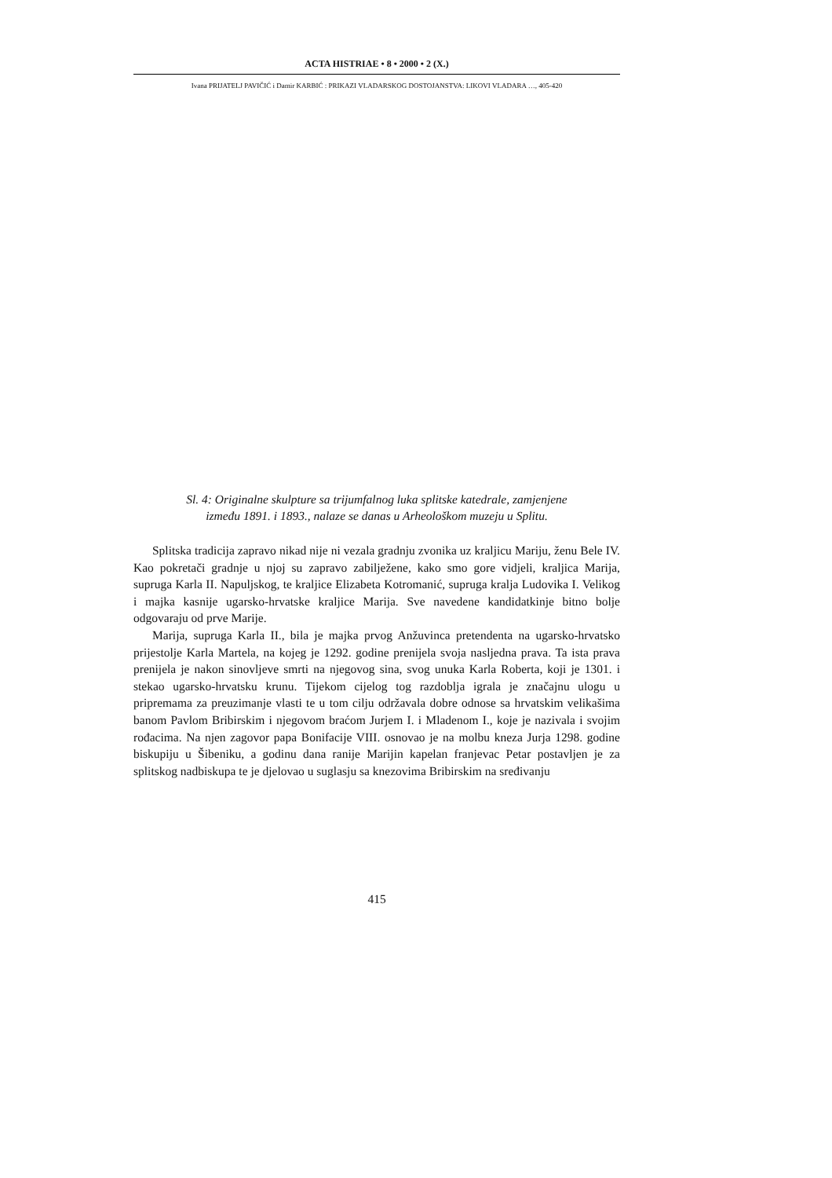ACTA HISTRIAE • 8 • 2000 • 2 (X.)
Ivana PRIJATELJ PAVIČIĆ i Damir KARBIĆ : PRIKAZI VLADARSKOG DOSTOJANSTVA: LIKOVI VLADARA …, 405-420
Sl. 4: Originalne skulpture sa trijumfalnog luka splitske katedrale, zamjenjene
između 1891. i 1893., nalaze se danas u Arheološkom muzeju u Splitu.
Splitska tradicija zapravo nikad nije ni vezala gradnju zvonika uz kraljicu Mariju, ženu Bele IV. Kao pokretači gradnje u njoj su zapravo zabilježene, kako smo gore vidjeli, kraljica Marija, supruga Karla II. Napuljskog, te kraljice Elizabeta Kotromanić, supruga kralja Ludovika I. Velikog i majka kasnije ugarsko-hrvatske kraljice Marija. Sve navedene kandidatkinje bitno bolje odgovaraju od prve Marije.
Marija, supruga Karla II., bila je majka prvog Anžuvinca pretendenta na ugarsko-hrvatsko prijestolje Karla Martela, na kojeg je 1292. godine prenijela svoja nasljedna prava. Ta ista prava prenijela je nakon sinovljeve smrti na njegovog sina, svog unuka Karla Roberta, koji je 1301. i stekao ugarsko-hrvatsku krunu. Tijekom cijelog tog razdoblja igrala je značajnu ulogu u pripremama za preuzimanje vlasti te u tom cilju održavala dobre odnose sa hrvatskim velikašima banom Pavlom Bribirskim i njegovom braćom Jurjem I. i Mladenom I., koje je nazivala i svojim rođacima. Na njen zagovor papa Bonifacije VIII. osnovao je na molbu kneza Jurja 1298. godine biskupiju u Šibeniku, a godinu dana ranije Marijin kapelan franjevac Petar postavljen je za splitskog nadbiskupa te je djelovao u suglasju sa knezovima Bribirskim na sređivanju
415